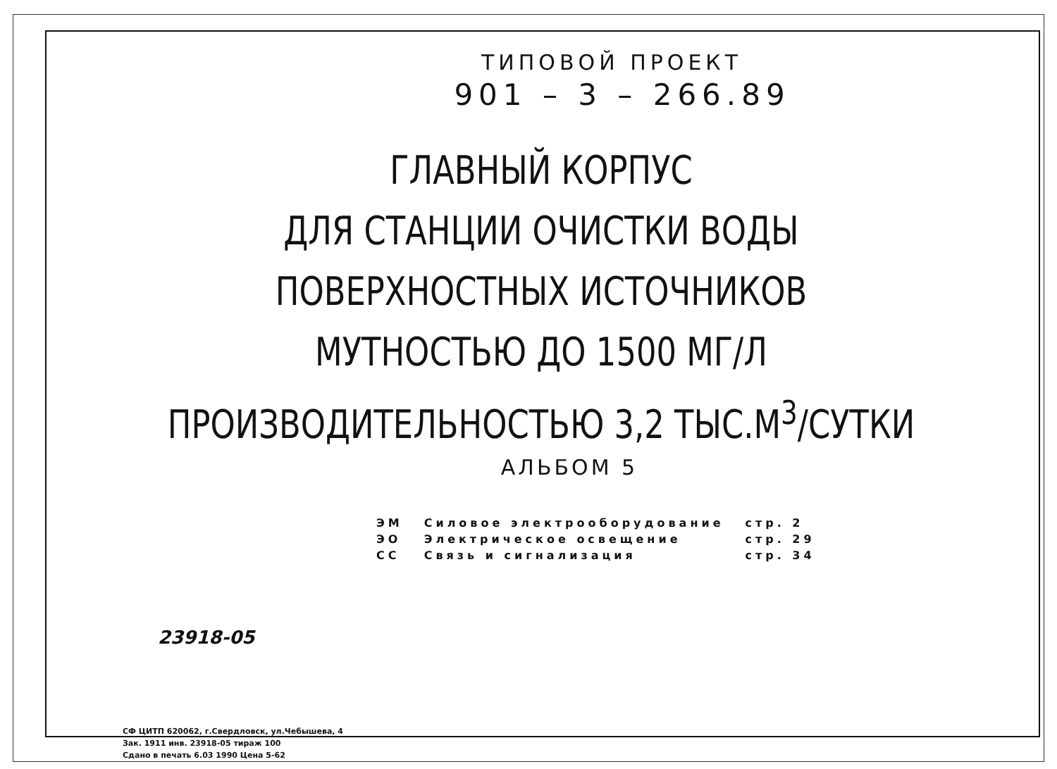ТИПОВОЙ ПРОЕКТ
901 – 3 – 266.89
ГЛАВНЫЙ КОРПУС
ДЛЯ СТАНЦИИ ОЧИСТКИ ВОДЫ
ПОВЕРХНОСТНЫХ ИСТОЧНИКОВ
МУТНОСТЬЮ ДО 1500 МГ/Л
ПРОИЗВОДИТЕЛЬНОСТЬЮ 3,2 ТЫС.М<sup>3</sup>/СУТКИ
АЛЬБОМ 5
| ЭМ | Силовое электрооборудование | стр. 2 |
| ЭО | Электрическое освещение | стр. 29 |
| СС | Связь и сигнализация | стр. 34 |
23918-05
СФ ЦИТП 620062, г.Свердловск, ул.Чебышева, 4
Зак. 1911 инв. 23918-05 тираж 100
Сдано в печать 6.03 1990 Цена 5-62